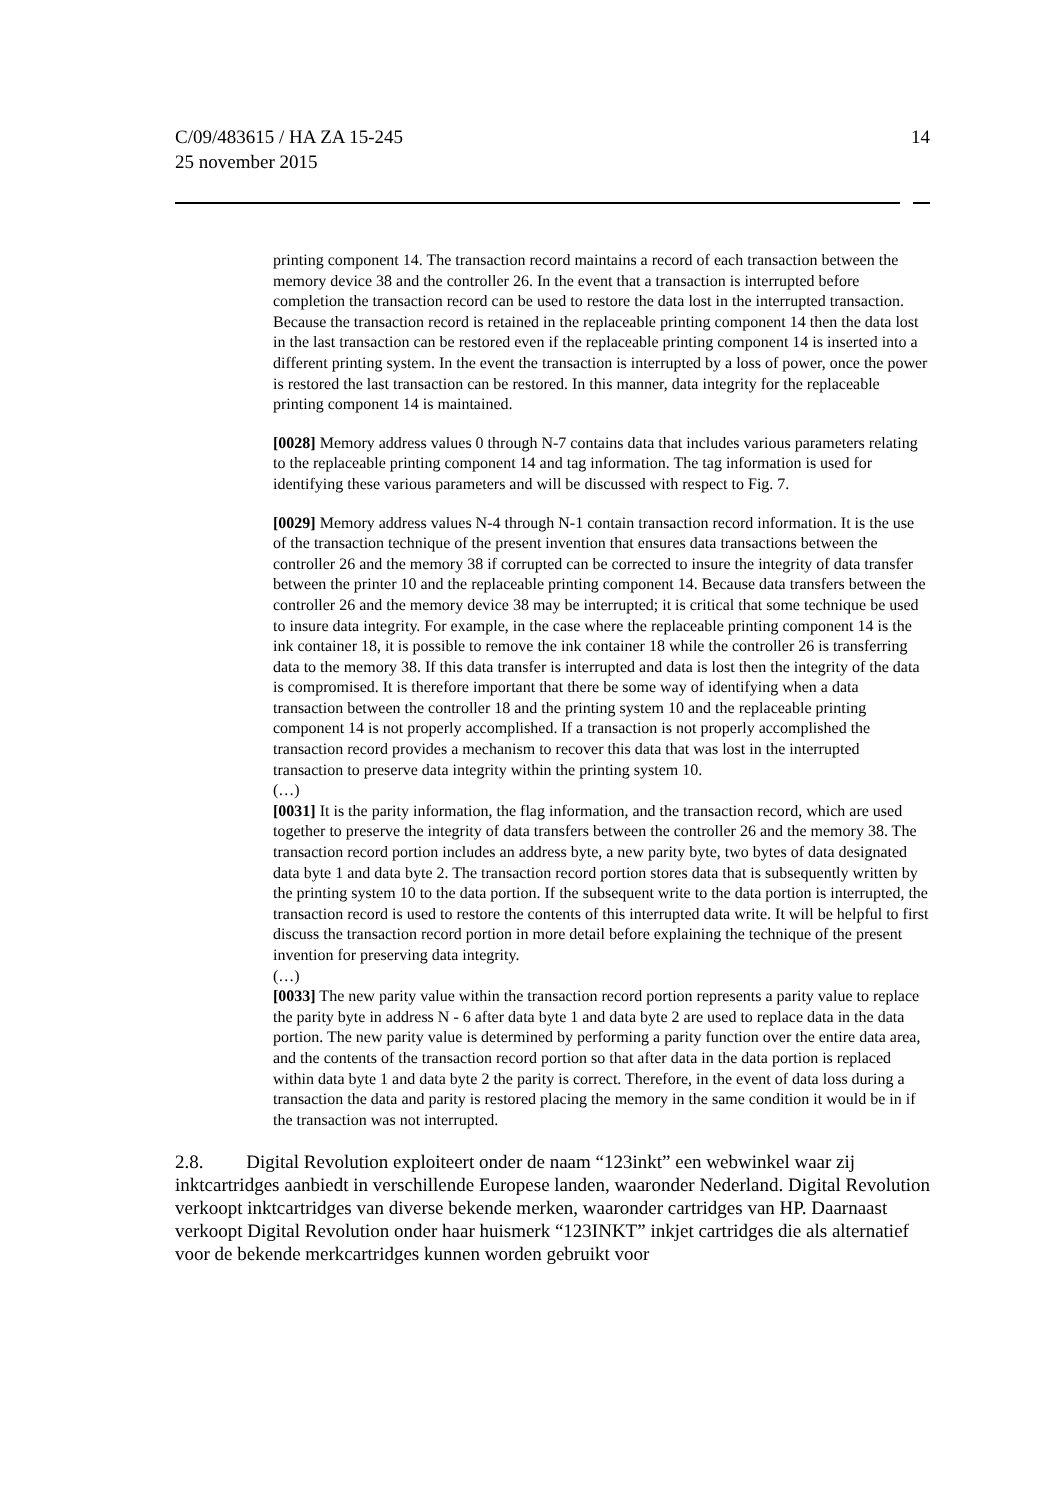C/09/483615 / HA ZA 15-245
25 november 2015
14
printing component 14. The transaction record maintains a record of each transaction between the memory device 38 and the controller 26. In the event that a transaction is interrupted before completion the transaction record can be used to restore the data lost in the interrupted transaction. Because the transaction record is retained in the replaceable printing component 14 then the data lost in the last transaction can be restored even if the replaceable printing component 14 is inserted into a different printing system. In the event the transaction is interrupted by a loss of power, once the power is restored the last transaction can be restored. In this manner, data integrity for the replaceable printing component 14 is maintained.
[0028] Memory address values 0 through N-7 contains data that includes various parameters relating to the replaceable printing component 14 and tag information. The tag information is used for identifying these various parameters and will be discussed with respect to Fig. 7.
[0029] Memory address values N-4 through N-1 contain transaction record information. It is the use of the transaction technique of the present invention that ensures data transactions between the controller 26 and the memory 38 if corrupted can be corrected to insure the integrity of data transfer between the printer 10 and the replaceable printing component 14. Because data transfers between the controller 26 and the memory device 38 may be interrupted; it is critical that some technique be used to insure data integrity. For example, in the case where the replaceable printing component 14 is the ink container 18, it is possible to remove the ink container 18 while the controller 26 is transferring data to the memory 38. If this data transfer is interrupted and data is lost then the integrity of the data is compromised. It is therefore important that there be some way of identifying when a data transaction between the controller 18 and the printing system 10 and the replaceable printing component 14 is not properly accomplished. If a transaction is not properly accomplished the transaction record provides a mechanism to recover this data that was lost in the interrupted transaction to preserve data integrity within the printing system 10.
(…)
[0031] It is the parity information, the flag information, and the transaction record, which are used together to preserve the integrity of data transfers between the controller 26 and the memory 38. The transaction record portion includes an address byte, a new parity byte, two bytes of data designated data byte 1 and data byte 2. The transaction record portion stores data that is subsequently written by the printing system 10 to the data portion. If the subsequent write to the data portion is interrupted, the transaction record is used to restore the contents of this interrupted data write. It will be helpful to first discuss the transaction record portion in more detail before explaining the technique of the present invention for preserving data integrity.
(…)
[0033] The new parity value within the transaction record portion represents a parity value to replace the parity byte in address N - 6 after data byte 1 and data byte 2 are used to replace data in the data portion. The new parity value is determined by performing a parity function over the entire data area, and the contents of the transaction record portion so that after data in the data portion is replaced within data byte 1 and data byte 2 the parity is correct. Therefore, in the event of data loss during a transaction the data and parity is restored placing the memory in the same condition it would be in if the transaction was not interrupted.
2.8. Digital Revolution exploiteert onder de naam “123inkt” een webwinkel waar zij inktcartridges aanbiedt in verschillende Europese landen, waaronder Nederland. Digital Revolution verkoopt inktcartridges van diverse bekende merken, waaronder cartridges van HP. Daarnaast verkoopt Digital Revolution onder haar huismerk “123INKT” inkjet cartridges die als alternatief voor de bekende merkcartridges kunnen worden gebruikt voor